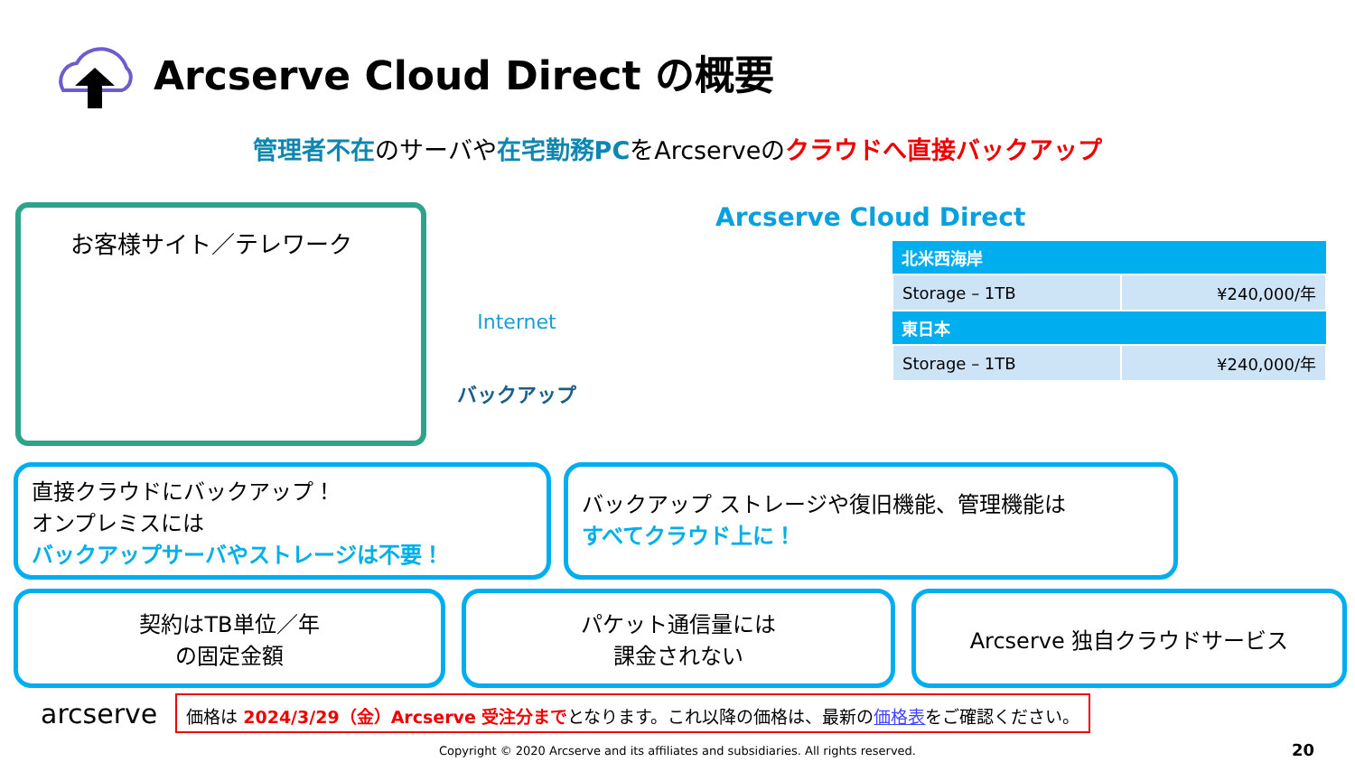Arcserve Cloud Direct の概要
管理者不在のサーバや在宅勤務PCをArcserveのクラウドへ直接バックアップ
お客様サイト／テレワーク
Internet
バックアップ
Arcserve Cloud Direct
| 北米西海岸 | |
| --- | --- |
| Storage – 1TB | ¥240,000/年 |
| 東日本 | |
| Storage – 1TB | ¥240,000/年 |
直接クラウドにバックアップ！
オンプレミスには
バックアップサーバやストレージは不要！
バックアップ ストレージや復旧機能、管理機能は
すべてクラウド上に！
契約はTB単位／年
の固定金額
パケット通信量には
課金されない
Arcserve 独自クラウドサービス
arcserve
価格は 2024/3/29（金）Arcserve 受注分までとなります。これ以降の価格は、最新の価格表をご確認ください。
Copyright © 2020 Arcserve and its affiliates and subsidiaries. All rights reserved. 20